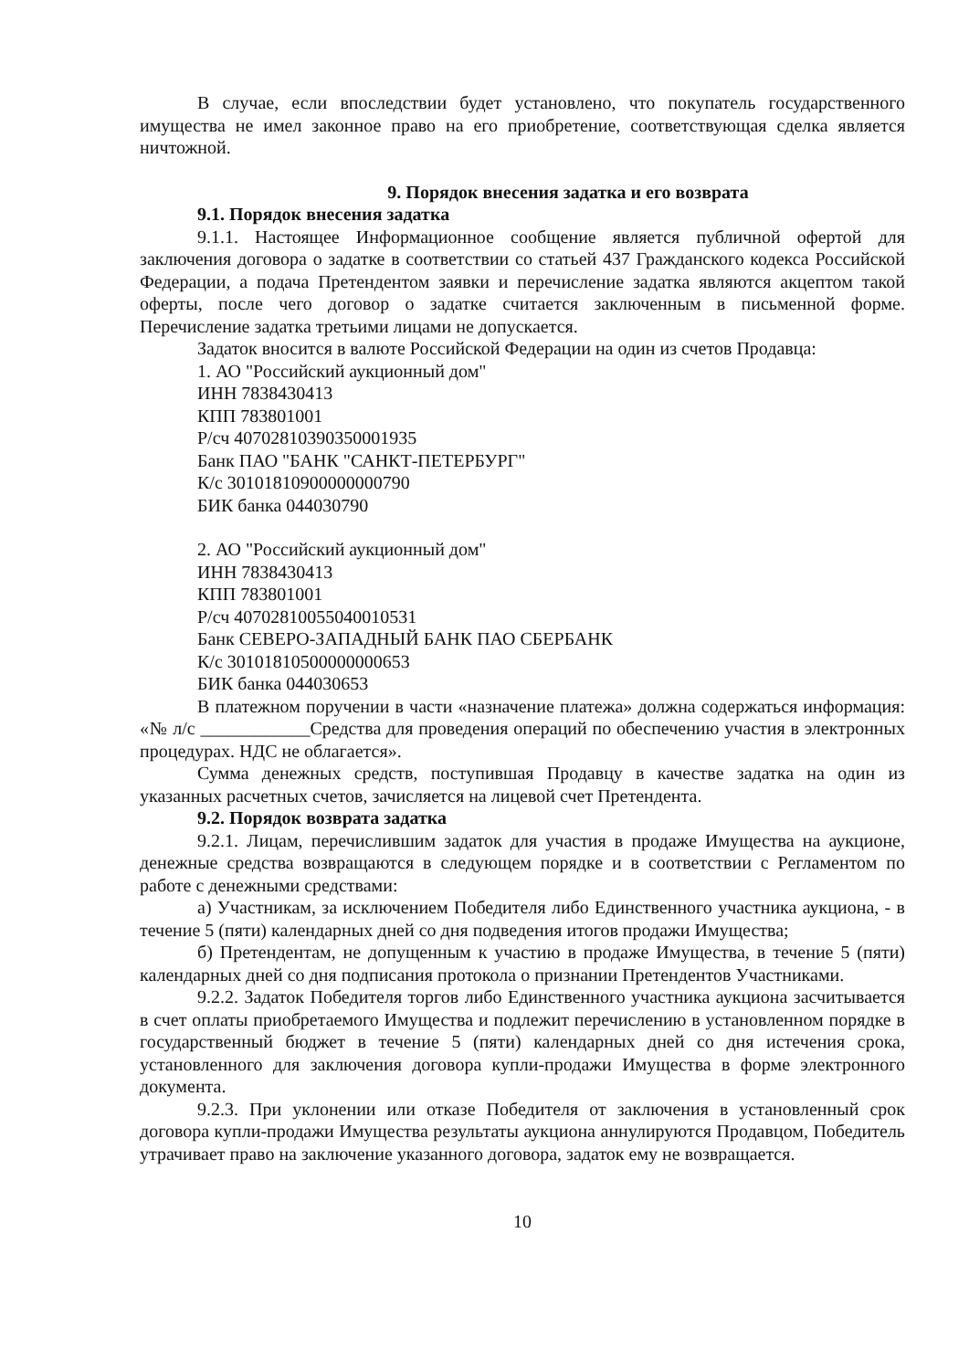В случае, если впоследствии будет установлено, что покупатель государственного имущества не имел законное право на его приобретение, соответствующая сделка является ничтожной.
9. Порядок внесения задатка и его возврата
9.1. Порядок внесения задатка
9.1.1. Настоящее Информационное сообщение является публичной офертой для заключения договора о задатке в соответствии со статьей 437 Гражданского кодекса Российской Федерации, а подача Претендентом заявки и перечисление задатка являются акцептом такой оферты, после чего договор о задатке считается заключенным в письменной форме. Перечисление задатка третьими лицами не допускается.
Задаток вносится в валюте Российской Федерации на один из счетов Продавца:
1. АО "Российский аукционный дом"
ИНН 7838430413
КПП 783801001
Р/сч 40702810390350001935
Банк ПАО "БАНК "САНКТ-ПЕТЕРБУРГ"
К/с 30101810900000000790
БИК банка 044030790
2. АО "Российский аукционный дом"
ИНН 7838430413
КПП 783801001
Р/сч 40702810055040010531
Банк СЕВЕРО-ЗАПАДНЫЙ БАНК ПАО СБЕРБАНК
К/с 30101810500000000653
БИК банка 044030653
В платежном поручении в части «назначение платежа» должна содержаться информация: «№ л/с ____________Средства для проведения операций по обеспечению участия в электронных процедурах. НДС не облагается».
Сумма денежных средств, поступившая Продавцу в качестве задатка на один из указанных расчетных счетов, зачисляется на лицевой счет Претендента.
9.2. Порядок возврата задатка
9.2.1. Лицам, перечислившим задаток для участия в продаже Имущества на аукционе, денежные средства возвращаются в следующем порядке и в соответствии с Регламентом по работе с денежными средствами:
а) Участникам, за исключением Победителя либо Единственного участника аукциона, - в течение 5 (пяти) календарных дней со дня подведения итогов продажи Имущества;
б) Претендентам, не допущенным к участию в продаже Имущества, в течение 5 (пяти) календарных дней со дня подписания протокола о признании Претендентов Участниками.
9.2.2. Задаток Победителя торгов либо Единственного участника аукциона засчитывается в счет оплаты приобретаемого Имущества и подлежит перечислению в установленном порядке в государственный бюджет в течение 5 (пяти) календарных дней со дня истечения срока, установленного для заключения договора купли-продажи Имущества в форме электронного документа.
9.2.3. При уклонении или отказе Победителя от заключения в установленный срок договора купли-продажи Имущества результаты аукциона аннулируются Продавцом, Победитель утрачивает право на заключение указанного договора, задаток ему не возвращается.
10